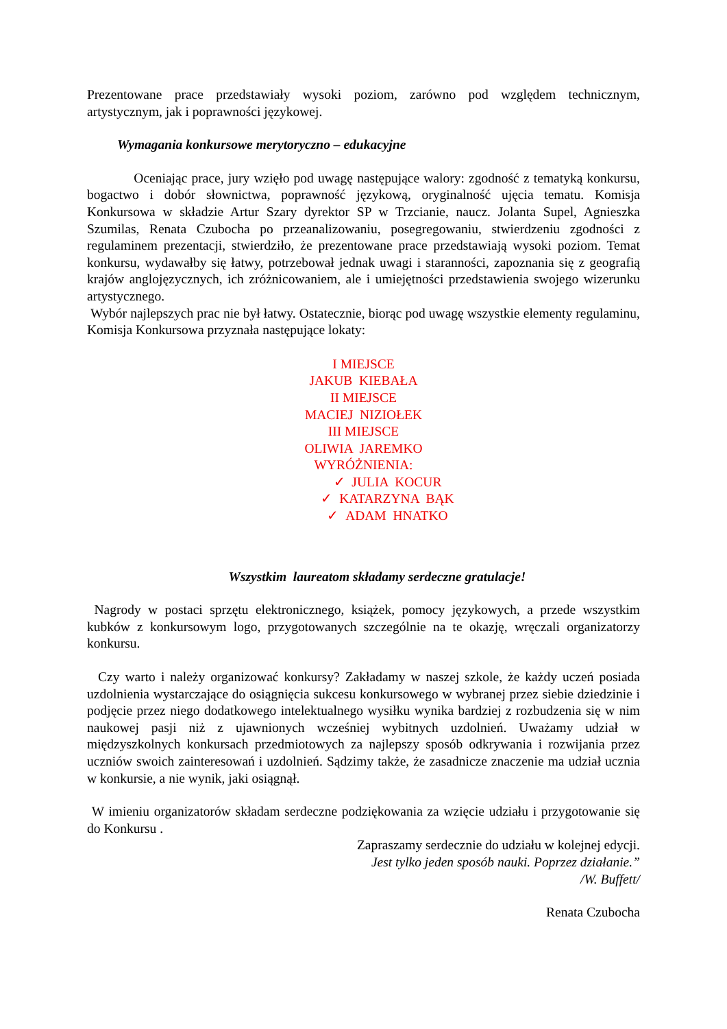Prezentowane prace przedstawiały wysoki poziom, zarówno pod względem technicznym, artystycznym, jak i poprawności językowej.
Wymagania konkursowe merytoryczno – edukacyjne
Oceniając prace, jury wzięło pod uwagę następujące walory: zgodność z tematyką konkursu, bogactwo i dobór słownictwa, poprawność językową, oryginalność ujęcia tematu. Komisja Konkursowa w składzie Artur Szary dyrektor SP w Trzcianie, naucz. Jolanta Supel, Agnieszka Szumilas, Renata Czubocha po przeanalizowaniu, posegregowaniu, stwierdzeniu zgodności z regulaminem prezentacji, stwierdziło, że prezentowane prace przedstawiają wysoki poziom. Temat konkursu, wydawałby się łatwy, potrzebował jednak uwagi i staranności, zapoznania się z geografią krajów anglojęzycznych, ich zróżnicowaniem, ale i umiejętności przedstawienia swojego wizerunku artystycznego.
Wybór najlepszych prac nie był łatwy. Ostatecznie, biorąc pod uwagę wszystkie elementy regulaminu, Komisja Konkursowa przyznała następujące lokaty:
I MIEJSCE
JAKUB KIEBAŁA
II MIEJSCE
MACIEJ NIZIOŁEK
III MIEJSCE
OLIWIA JAREMKO
WYRÓŻNIENIA:
✓ JULIA KOCUR
✓ KATARZYNA BĄK
✓ ADAM HNATKO
Wszystkim laureatom składamy serdeczne gratulacje!
Nagrody w postaci sprzętu elektronicznego, książek, pomocy językowych, a przede wszystkim kubków z konkursowym logo, przygotowanych szczególnie na te okazję, wręczali organizatorzy konkursu.
Czy warto i należy organizować konkursy? Zakładamy w naszej szkole, że każdy uczeń posiada uzdolnienia wystarczające do osiągnięcia sukcesu konkursowego w wybranej przez siebie dziedzinie i podjęcie przez niego dodatkowego intelektualnego wysiłku wynika bardziej z rozbudzenia się w nim naukowej pasji niż z ujawnionych wcześniej wybitnych uzdolnień. Uważamy udział w międzyszkolnych konkursach przedmiotowych za najlepszy sposób odkrywania i rozwijania przez uczniów swoich zainteresowań i uzdolnień. Sądzimy także, że zasadnicze znaczenie ma udział ucznia w konkursie, a nie wynik, jaki osiągnął.
W imieniu organizatorów składam serdeczne podziękowania za wzięcie udziału i przygotowanie się do Konkursu .
Zapraszamy serdecznie do udziału w kolejnej edycji.
Jest tylko jeden sposób nauki. Poprzez działanie.”
/W. Buffett/
Renata Czubocha